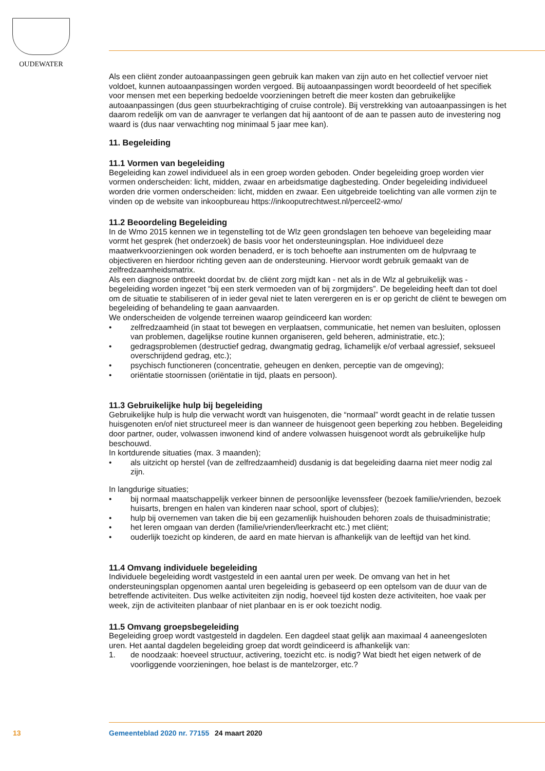OUDEWATER
Als een cliënt zonder autoaanpassingen geen gebruik kan maken van zijn auto en het collectief vervoer niet voldoet, kunnen autoaanpassingen worden vergoed. Bij autoaanpassingen wordt beoordeeld of het specifiek voor mensen met een beperking bedoelde voorzieningen betreft die meer kosten dan gebruikelijke autoaanpassingen (dus geen stuurbekrachtiging of cruise controle). Bij verstrekking van autoaanpassingen is het daarom redelijk om van de aanvrager te verlangen dat hij aantoont of de aan te passen auto de investering nog waard is (dus naar verwachting nog minimaal 5 jaar mee kan).
11. Begeleiding
11.1 Vormen van begeleiding
Begeleiding kan zowel individueel als in een groep worden geboden. Onder begeleiding groep worden vier vormen onderscheiden: licht, midden, zwaar en arbeidsmatige dagbesteding. Onder begeleiding individueel worden drie vormen onderscheiden: licht, midden en zwaar. Een uitgebreide toelichting van alle vormen zijn te vinden op de website van inkoopbureau https://inkooputrechtwest.nl/perceel2-wmo/
11.2 Beoordeling Begeleiding
In de Wmo 2015 kennen we in tegenstelling tot de Wlz geen grondslagen ten behoeve van begeleiding maar vormt het gesprek (het onderzoek) de basis voor het ondersteuningsplan. Hoe individueel deze maatwerkvoorzieningen ook worden benaderd, er is toch behoefte aan instrumenten om de hulpvraag te objectiveren en hierdoor richting geven aan de ondersteuning. Hiervoor wordt gebruik gemaakt van de zelfredzaamheidsmatrix.
Als een diagnose ontbreekt doordat bv. de cliënt zorg mijdt kan - net als in de Wlz al gebruikelijk was - begeleiding worden ingezet “bij een sterk vermoeden van of bij zorgmijders”. De begeleiding heeft dan tot doel om de situatie te stabiliseren of in ieder geval niet te laten verergeren en is er op gericht de cliënt te bewegen om begeleiding of behandeling te gaan aanvaarden.
We onderscheiden de volgende terreinen waarop geïndiceerd kan worden:
• zelfredzaamheid (in staat tot bewegen en verplaatsen, communicatie, het nemen van besluiten, oplossen van problemen, dagelijkse routine kunnen organiseren, geld beheren, administratie, etc.);
• gedragsproblemen (destructief gedrag, dwangmatig gedrag, lichamelijk e/of verbaal agressief, seksueel overschrijdend gedrag, etc.);
• psychisch functioneren (concentratie, geheugen en denken, perceptie van de omgeving);
• oriëntatie stoornissen (oriëntatie in tijd, plaats en persoon).
11.3 Gebruikelijke hulp bij begeleiding
Gebruikelijke hulp is hulp die verwacht wordt van huisgenoten, die “normaal” wordt geacht in de relatie tussen huisgenoten en/of niet structureel meer is dan wanneer de huisgenoot geen beperking zou hebben. Begeleiding door partner, ouder, volwassen inwonend kind of andere volwassen huisgenoot wordt als gebruikelijke hulp beschouwd.
In kortdurende situaties (max. 3 maanden);
• als uitzicht op herstel (van de zelfredzaamheid) dusdanig is dat begeleiding daarna niet meer nodig zal zijn.
In langdurige situaties;
• bij normaal maatschappelijk verkeer binnen de persoonlijke levenssfeer (bezoek familie/vrienden, bezoek huisarts, brengen en halen van kinderen naar school, sport of clubjes);
• hulp bij overnemen van taken die bij een gezamenlijk huishouden behoren zoals de thuisadministratie;
• het leren omgaan van derden (familie/vrienden/leerkracht etc.) met cliënt;
• ouderlijk toezicht op kinderen, de aard en mate hiervan is afhankelijk van de leeftijd van het kind.
11.4 Omvang individuele begeleiding
Individuele begeleiding wordt vastgesteld in een aantal uren per week. De omvang van het in het ondersteuningsplan opgenomen aantal uren begeleiding is gebaseerd op een optelsom van de duur van de betreffende activiteiten. Dus welke activiteiten zijn nodig, hoeveel tijd kosten deze activiteiten, hoe vaak per week, zijn de activiteiten planbaar of niet planbaar en is er ook toezicht nodig.
11.5 Omvang groepsbegeleiding
Begeleiding groep wordt vastgesteld in dagdelen. Een dagdeel staat gelijk aan maximaal 4 aaneengesloten uren. Het aantal dagdelen begeleiding groep dat wordt geïndiceerd is afhankelijk van:
1. de noodzaak: hoeveel structuur, activering, toezicht etc. is nodig? Wat biedt het eigen netwerk of de voorliggende voorzieningen, hoe belast is de mantelzorger, etc.?
13 Gemeenteblad 2020 nr. 77155 24 maart 2020